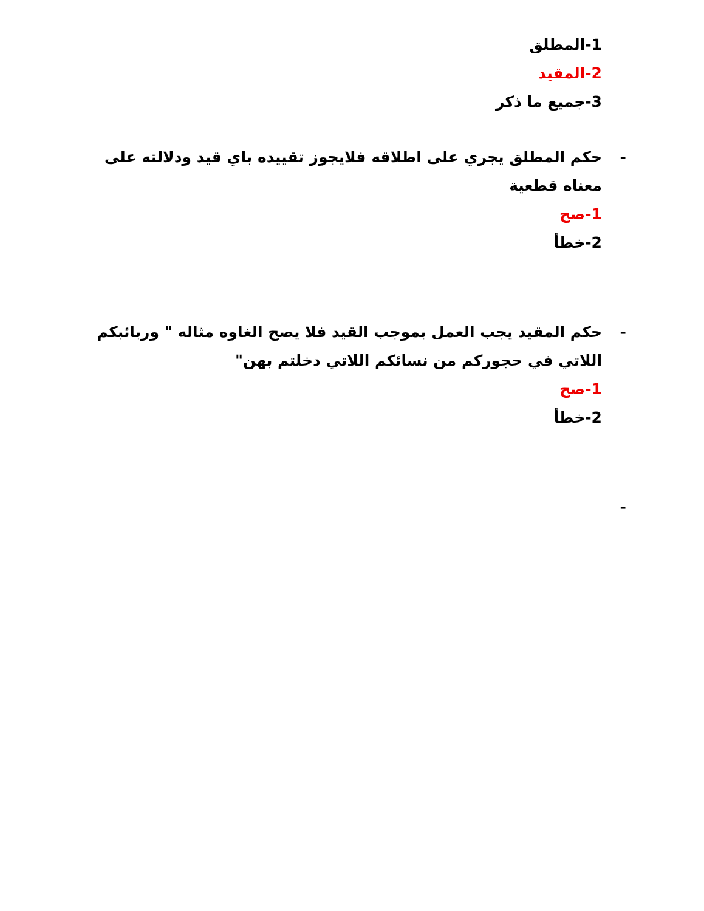1-المطلق
2-المقيد
3-جميع ما ذكر
-حكم المطلق يجري على اطلاقه فلايجوز تقييده باي قيد ودلالته على معناه قطعية
1-صح
2-خطأ
-حكم المقيد يجب العمل بموجب القيد فلا يصح الغاوه مثاله " وربائبكم اللاتي في حجوركم من نسائكم اللاتي دخلتم بهن"
1-صح
2-خطأ
-